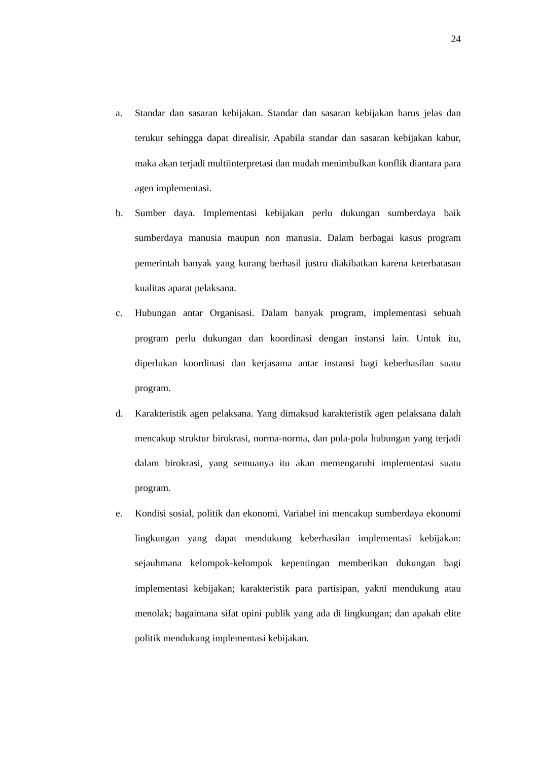24
a. Standar dan sasaran kebijakan. Standar dan sasaran kebijakan harus jelas dan terukur sehingga dapat direalisir. Apabila standar dan sasaran kebijakan kabur, maka akan terjadi multiinterpretasi dan mudah menimbulkan konflik diantara para agen implementasi.
b. Sumber daya. Implementasi kebijakan perlu dukungan sumberdaya baik sumberdaya manusia maupun non manusia. Dalam berbagai kasus program pemerintah banyak yang kurang berhasil justru diakibatkan karena keterbatasan kualitas aparat pelaksana.
c. Hubungan antar Organisasi. Dalam banyak program, implementasi sebuah program perlu dukungan dan koordinasi dengan instansi lain. Untuk itu, diperlukan koordinasi dan kerjasama antar instansi bagi keberhasilan suatu program.
d. Karakteristik agen pelaksana. Yang dimaksud karakteristik agen pelaksana dalah mencakup struktur birokrasi, norma-norma, dan pola-pola hubungan yang terjadi dalam birokrasi, yang semuanya itu akan memengaruhi implementasi suatu program.
e. Kondisi sosial, politik dan ekonomi. Variabel ini mencakup sumberdaya ekonomi lingkungan yang dapat mendukung keberhasilan implementasi kebijakan: sejauhmana kelompok-kelompok kepentingan memberikan dukungan bagi implementasi kebijakan; karakteristik para partisipan, yakni mendukung atau menolak; bagaimana sifat opini publik yang ada di lingkungan; dan apakah elite politik mendukung implementasi kebijakan.